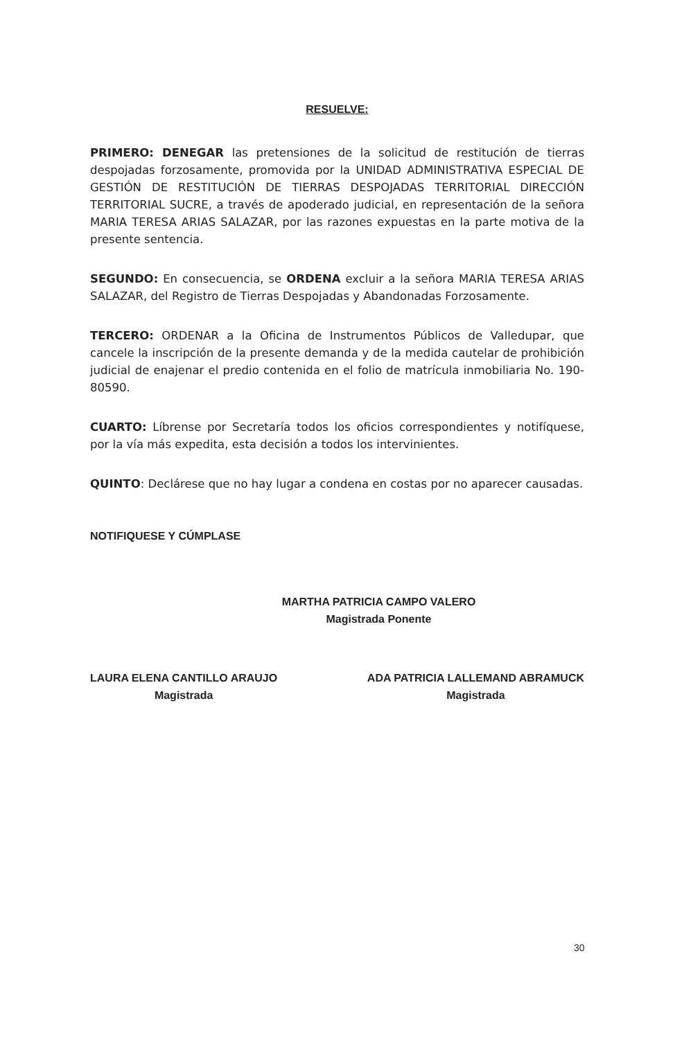RESUELVE:
PRIMERO: DENEGAR las pretensiones de la solicitud de restitución de tierras despojadas forzosamente, promovida por la UNIDAD ADMINISTRATIVA ESPECIAL DE GESTIÓN DE RESTITUCIÓN DE TIERRAS DESPOJADAS TERRITORIAL DIRECCIÓN TERRITORIAL SUCRE, a través de apoderado judicial, en representación de la señora MARIA TERESA ARIAS SALAZAR, por las razones expuestas en la parte motiva de la presente sentencia.
SEGUNDO: En consecuencia, se ORDENA excluir a la señora MARIA TERESA ARIAS SALAZAR, del Registro de Tierras Despojadas y Abandonadas Forzosamente.
TERCERO: ORDENAR a la Oficina de Instrumentos Públicos de Valledupar, que cancele la inscripción de la presente demanda y de la medida cautelar de prohibición judicial de enajenar el predio contenida en el folio de matrícula inmobiliaria No. 190-80590.
CUARTO: Líbrense por Secretaría todos los oficios correspondientes y notifíquese, por la vía más expedita, esta decisión a todos los intervinientes.
QUINTO: Declárese que no hay lugar a condena en costas por no aparecer causadas.
NOTIFIQUESE Y CÚMPLASE
MARTHA PATRICIA CAMPO VALERO
Magistrada Ponente
LAURA ELENA CANTILLO ARAUJO
Magistrada
ADA PATRICIA LALLEMAND ABRAMUCK
Magistrada
30